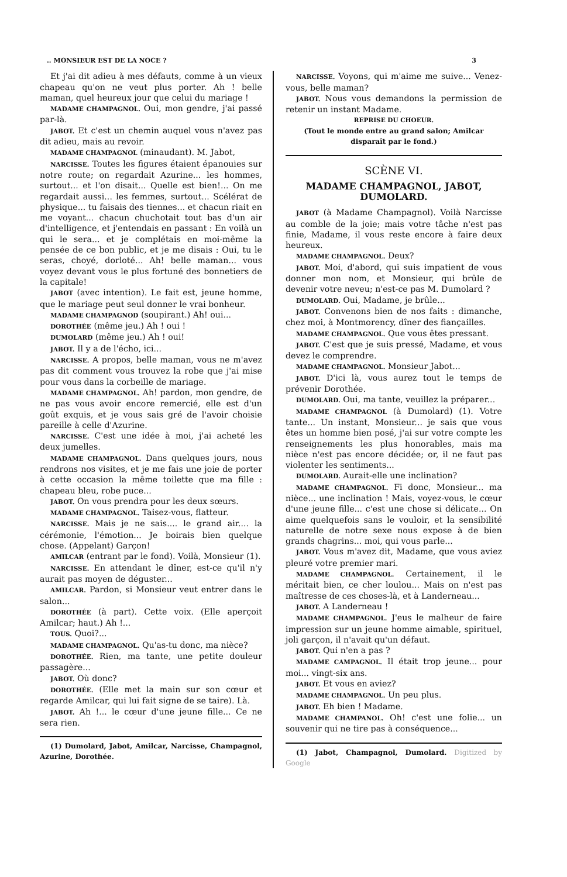.. MONSIEUR EST DE LA NOCE ? 3
Et j'ai dit adieu à mes défauts, comme à un vieux chapeau qu'on ne veut plus porter. Ah ! belle maman, quel heureux jour que celui du mariage !
MADAME CHAMPAGNOL. Oui, mon gendre, j'ai passé par-là.
JABOT. Et c'est un chemin auquel vous n'avez pas dit adieu, mais au revoir.
MADAME CHAMPAGNOL (minaudant). M. Jabot,
NARCISSE. Toutes les figures étaient épanouies sur notre route; on regardait Azurine... les hommes, surtout... et l'on disait... Quelle est bien!... On me regardait aussi... les femmes, surtout... Scélérat de physique... tu faisais des tiennes... et chacun riait en me voyant... chacun chuchotait tout bas d'un air d'intelligence, et j'entendais en passant : En voilà un qui le sera... et je complétais en moi-même la pensée de ce bon public, et je me disais : Oui, tu le seras, choyé, dorloté... Ah! belle maman... vous voyez devant vous le plus fortuné des bonnetiers de la capitale!
JABOT (avec intention). Le fait est, jeune homme, que le mariage peut seul donner le vrai bonheur.
MADAME CHAMPAGNOD (soupirant.) Ah! oui...
DOROTHÉE (même jeu.) Ah ! oui !
DUMOLARD (même jeu.) Ah ! oui!
JABOT. Il y a de l'écho, ici...
NARCISSE. A propos, belle maman, vous ne m'avez pas dit comment vous trouvez la robe que j'ai mise pour vous dans la corbeille de mariage.
MADAME CHAMPAGNOL. Ah! pardon, mon gendre, de ne pas vous avoir encore remercié, elle est d'un goût exquis, et je vous sais gré de l'avoir choisie pareille à celle d'Azurine.
NARCISSE. C'est une idée à moi, j'ai acheté les deux jumelles.
MADAME CHAMPAGNOL. Dans quelques jours, nous rendrons nos visites, et je me fais une joie de porter à cette occasion la même toilette que ma fille : chapeau bleu, robe puce...
JABOT. On vous prendra pour les deux sœurs.
MADAME CHAMPAGNOL. Taisez-vous, flatteur.
NARCISSE. Mais je ne sais.... le grand air.... la cérémonie, l'émotion... Je boirais bien quelque chose. (Appelant) Garçon!
AMILCAR (entrant par le fond). Voilà, Monsieur (1).
NARCISSE. En attendant le dîner, est-ce qu'il n'y aurait pas moyen de déguster...
AMILCAR. Pardon, si Monsieur veut entrer dans le salon...
DOROTHÉE (à part). Cette voix. (Elle aperçoit Amilcar; haut.) Ah !...
TOUS. Quoi?...
MADAME CHAMPAGNOL. Qu'as-tu donc, ma nièce?
DOROTHÉE. Rien, ma tante, une petite douleur passagère...
JABOT. Où donc?
DOROTHÉE. (Elle met la main sur son cœur et regarde Amilcar, qui lui fait signe de se taire). Là.
JABOT. Ah !... le cœur d'une jeune fille... Ce ne sera rien.
(1) Dumolard, Jabot, Amilcar, Narcisse, Champagnol, Azurine, Dorothée.
NARCISSE. Voyons, qui m'aime me suive... Venez-vous, belle maman?
JABOT. Nous vous demandons la permission de retenir un instant Madame.
REPRISE DU CHOEUR.
(Tout le monde entre au grand salon; Amilcar disparaît par le fond.)
SCÈNE VI.
MADAME CHAMPAGNOL, JABOT,
DUMOLARD.
JABOT (à Madame Champagnol). Voilà Narcisse au comble de la joie; mais votre tâche n'est pas finie, Madame, il vous reste encore à faire deux heureux.
MADAME CHAMPAGNOL. Deux?
JABOT. Moi, d'abord, qui suis impatient de vous donner mon nom, et Monsieur, qui brûle de devenir votre neveu; n'est-ce pas M. Dumolard ?
DUMOLARD. Oui, Madame, je brûle...
JABOT. Convenons bien de nos faits : dimanche, chez moi, à Montmorency, dîner des fiançailles.
MADAME CHAMPAGNOL. Que vous êtes pressant.
JABOT. C'est que je suis pressé, Madame, et vous devez le comprendre.
MADAME CHAMPAGNOL. Monsieur Jabot...
JABOT. D'ici là, vous aurez tout le temps de prévenir Dorothée.
DUMOLARD. Oui, ma tante, veuillez la préparer...
MADAME CHAMPAGNOL (à Dumolard) (1). Votre tante... Un instant, Monsieur... je sais que vous êtes un homme bien posé, j'ai sur votre compte les renseignements les plus honorables, mais ma nièce n'est pas encore décidée; or, il ne faut pas violenter les sentiments...
DUMOLARD. Aurait-elle une inclination?
MADAME CHAMPAGNOL. Fi donc, Monsieur... ma nièce... une inclination ! Mais, voyez-vous, le cœur d'une jeune fille... c'est une chose si délicate... On aime quelquefois sans le vouloir, et la sensibilité naturelle de notre sexe nous expose à de bien grands chagrins... moi, qui vous parle...
JABOT. Vous m'avez dit, Madame, que vous aviez pleuré votre premier mari.
MADAME CHAMPAGNOL. Certainement, il le méritait bien, ce cher loulou... Mais on n'est pas maîtresse de ces choses-là, et à Landerneau...
JABOT. A Landerneau !
MADAME CHAMPAGNOL. J'eus le malheur de faire impression sur un jeune homme aimable, spirituel, joli garçon, il n'avait qu'un défaut.
JABOT. Qui n'en a pas ?
MADAME CAMPAGNOL. Il était trop jeune... pour moi... vingt-six ans.
JABOT. Et vous en aviez?
MADAME CHAMPAGNOL. Un peu plus.
JABOT. Eh bien ! Madame.
MADAME CHAMPANOL. Oh! c'est une folie... un souvenir qui ne tire pas à conséquence...
(1) Jabot, Champagnol, Dumolard. Digitized by Google